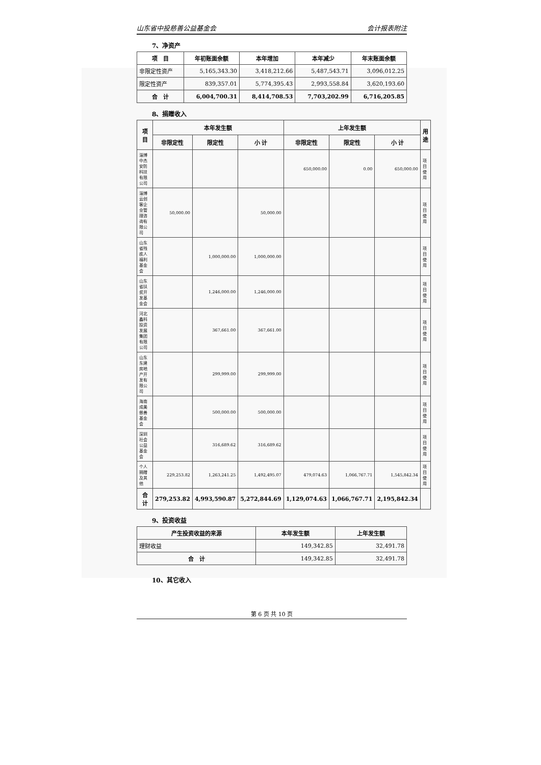山东省中投慈善公益基金会 会计报表附注
7、净资产
| 项 目 | 年初账面余额 | 本年增加 | 本年减少 | 年末账面余额 |
| --- | --- | --- | --- | --- |
| 非限定性资产 | 5,165,343.30 | 3,418,212.66 | 5,487,543.71 | 3,096,012.25 |
| 限定性资产 | 839,357.01 | 5,774,395.43 | 2,993,558.84 | 3,620,193.60 |
| 合 计 | 6,004,700.31 | 8,414,708.53 | 7,703,202.99 | 6,716,205.85 |
8、捐赠收入
| 项 目 | 本年发生额 | | | 上年发生额 | | | 用途 |
| --- | --- | --- | --- | --- | --- | --- | --- |
| | 非限定性 | 限定性 | 小 计 | 非限定性 | 限定性 | 小 计 | |
| 淄博中杰安防科技有限公司 | | | | 650,000.00 | 0.00 | 650,000.00 | 项目使用 |
| 淄博云创客企业管理咨询有限公司 | 50,000.00 | | 50,000.00 | | | | 项目使用 |
| 山东省残疾人福利基金会 | | 1,000,000.00 | 1,000,000.00 | | | | 项目使用 |
| 山东省扶贫开发基金会 | | 1,246,000.00 | 1,246,000.00 | | | | 项目使用 |
| 河北鑫科投资发展集团有限公司 | | 367,661.00 | 367,661.00 | | | | 项目使用 |
| 山东东建房地产开发有限公司 | | 299,999.00 | 299,999.00 | | | | 项目使用 |
| 海南成美慈善基金会 | | 500,000.00 | 500,000.00 | | | | 项目使用 |
| 深圳社会公益基金会 | | 316,689.62 | 316,689.62 | | | | 项目使用 |
| 个人捐赠及其他 | 229,253.82 | 1,263,241.25 | 1,492,495.07 | 479,074.63 | 1,066,767.71 | 1,545,842.34 | 项目使用 |
| 合 计 | 279,253.82 | 4,993,590.87 | 5,272,844.69 | 1,129,074.63 | 1,066,767.71 | 2,195,842.34 | |
9、投资收益
| 产生投资收益的来源 | 本年发生额 | 上年发生额 |
| --- | --- | --- |
| 理财收益 | 149,342.85 | 32,491.78 |
| 合 计 | 149,342.85 | 32,491.78 |
10、其它收入
第 6 页 共 10 页